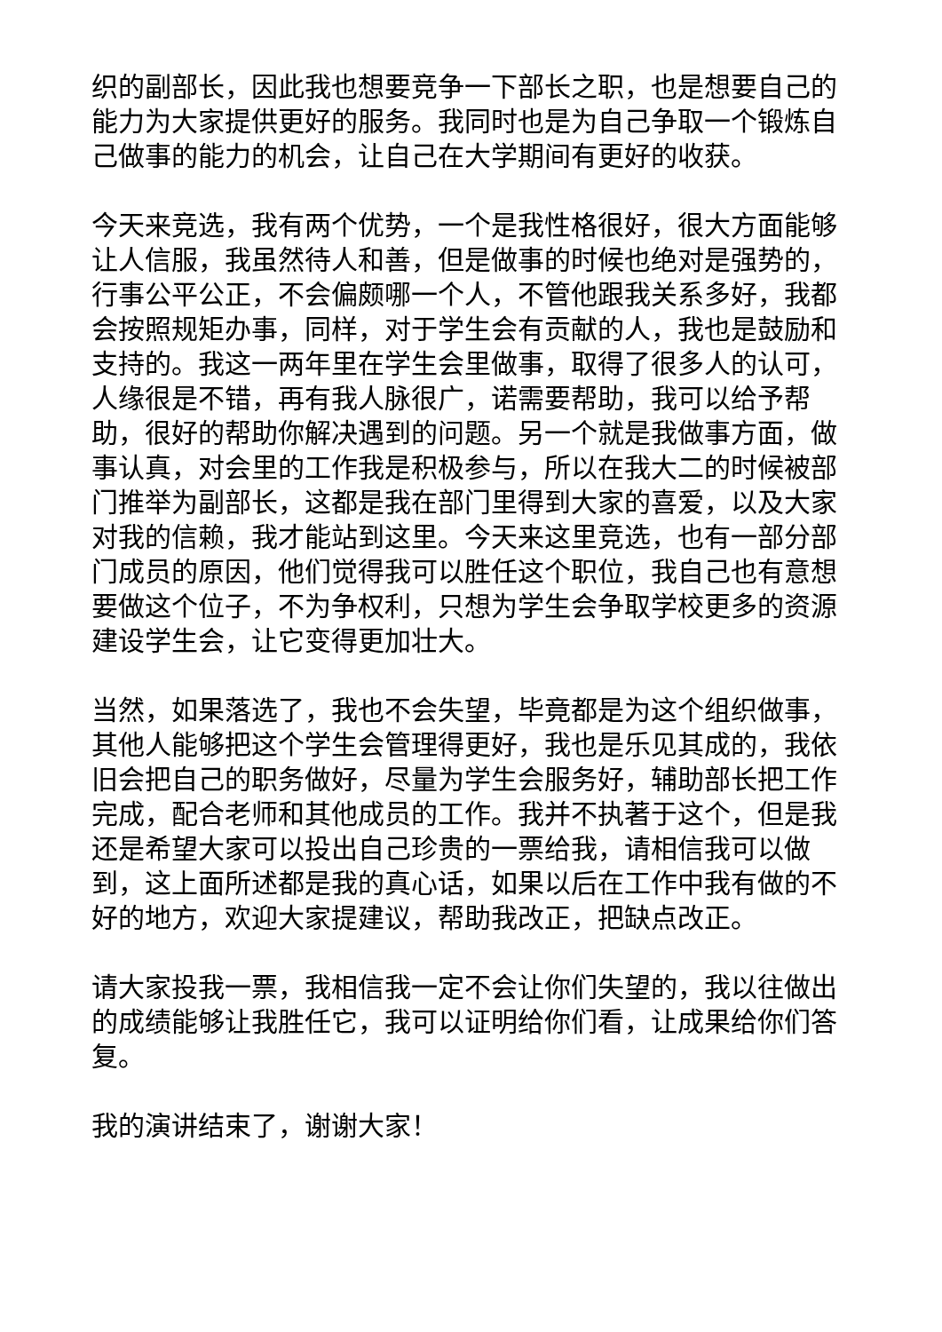织的副部长，因此我也想要竞争一下部长之职，也是想要自己的能力为大家提供更好的服务。我同时也是为自己争取一个锻炼自己做事的能力的机会，让自己在大学期间有更好的收获。
今天来竞选，我有两个优势，一个是我性格很好，很大方面能够让人信服，我虽然待人和善，但是做事的时候也绝对是强势的，行事公平公正，不会偏颇哪一个人，不管他跟我关系多好，我都会按照规矩办事，同样，对于学生会有贡献的人，我也是鼓励和支持的。我这一两年里在学生会里做事，取得了很多人的认可，人缘很是不错，再有我人脉很广，诺需要帮助，我可以给予帮助，很好的帮助你解决遇到的问题。另一个就是我做事方面，做事认真，对会里的工作我是积极参与，所以在我大二的时候被部门推举为副部长，这都是我在部门里得到大家的喜爱，以及大家对我的信赖，我才能站到这里。今天来这里竞选，也有一部分部门成员的原因，他们觉得我可以胜任这个职位，我自己也有意想要做这个位子，不为争权利，只想为学生会争取学校更多的资源建设学生会，让它变得更加壮大。
当然，如果落选了，我也不会失望，毕竟都是为这个组织做事，其他人能够把这个学生会管理得更好，我也是乐见其成的，我依旧会把自己的职务做好，尽量为学生会服务好，辅助部长把工作完成，配合老师和其他成员的工作。我并不执著于这个，但是我还是希望大家可以投出自己珍贵的一票给我，请相信我可以做到，这上面所述都是我的真心话，如果以后在工作中我有做的不好的地方，欢迎大家提建议，帮助我改正，把缺点改正。
请大家投我一票，我相信我一定不会让你们失望的，我以往做出的成绩能够让我胜任它，我可以证明给你们看，让成果给你们答复。
我的演讲结束了，谢谢大家！